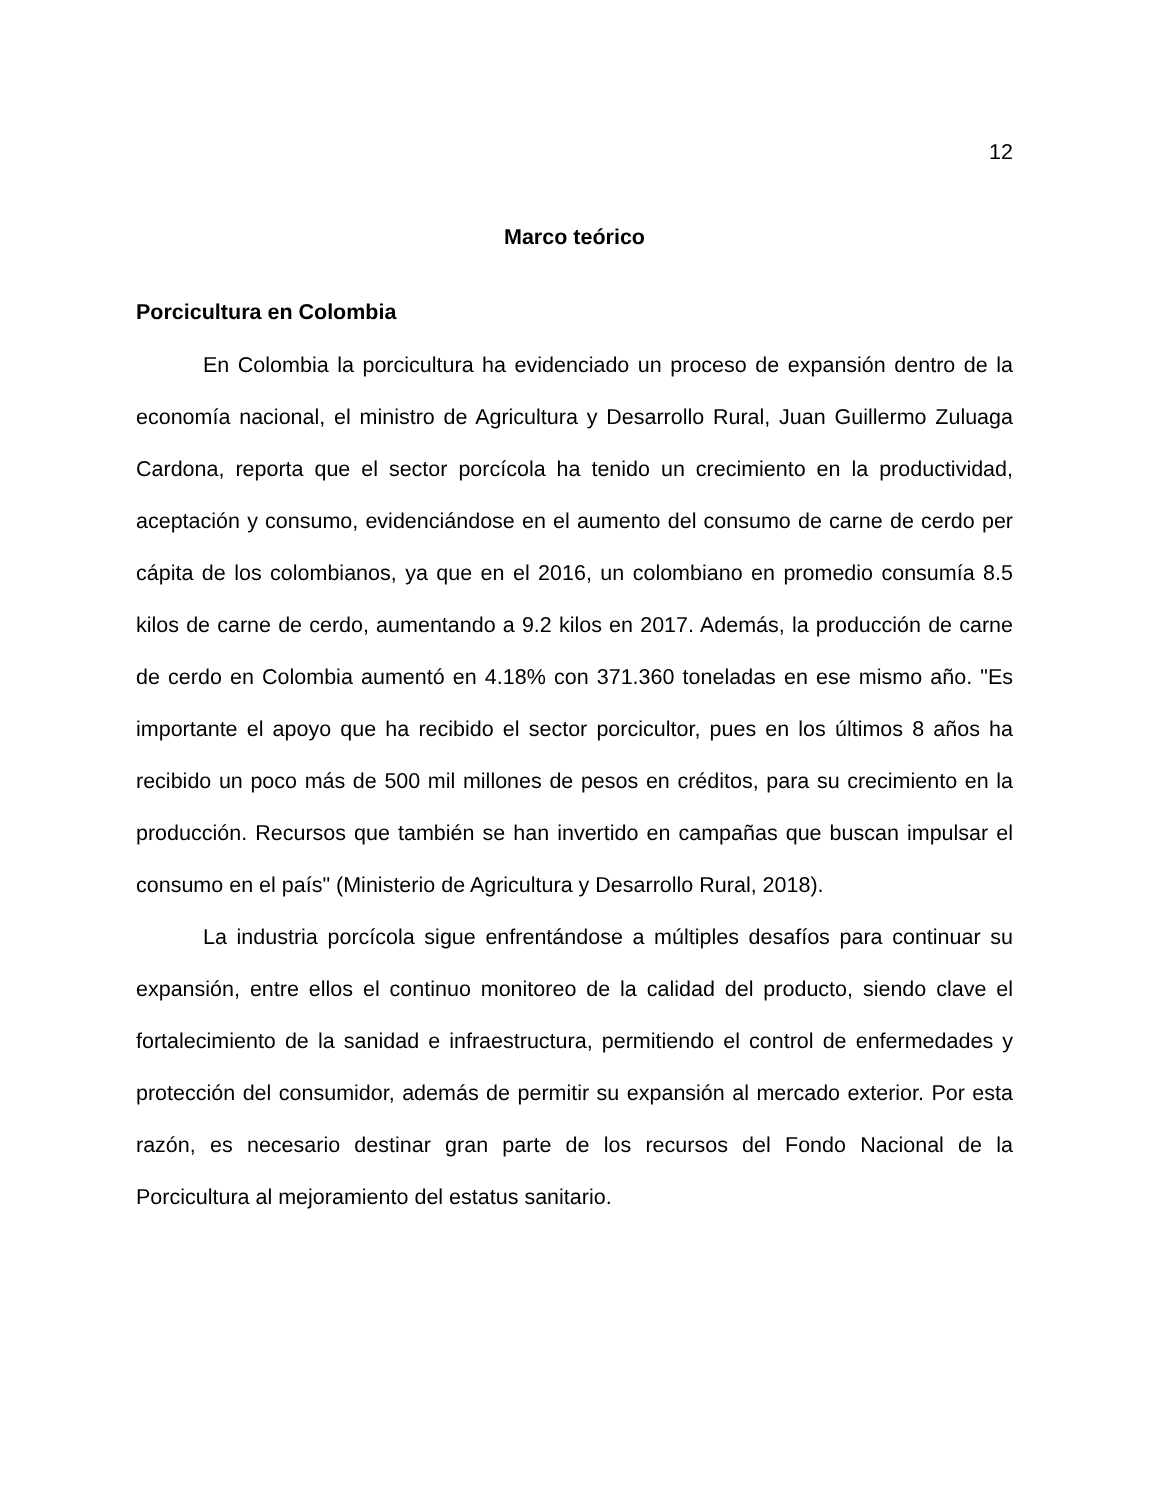12
Marco teórico
Porcicultura en Colombia
En Colombia la porcicultura ha evidenciado un proceso de expansión dentro de la economía nacional, el ministro de Agricultura y Desarrollo Rural, Juan Guillermo Zuluaga Cardona, reporta que el sector porcícola ha tenido un crecimiento en la productividad, aceptación y consumo, evidenciándose en el aumento del consumo de carne de cerdo per cápita de los colombianos, ya que en el 2016, un colombiano en promedio consumía 8.5 kilos de carne de cerdo, aumentando a 9.2 kilos en 2017. Además, la producción de carne de cerdo en Colombia aumentó en 4.18% con 371.360 toneladas en ese mismo año. "Es importante el apoyo que ha recibido el sector porcicultor, pues en los últimos 8 años ha recibido un poco más de 500 mil millones de pesos en créditos, para su crecimiento en la producción. Recursos que también se han invertido en campañas que buscan impulsar el consumo en el país" (Ministerio de Agricultura y Desarrollo Rural, 2018).
La industria porcícola sigue enfrentándose a múltiples desafíos para continuar su expansión, entre ellos el continuo monitoreo de la calidad del producto, siendo clave el fortalecimiento de la sanidad e infraestructura, permitiendo el control de enfermedades y protección del consumidor, además de permitir su expansión al mercado exterior. Por esta razón, es necesario destinar gran parte de los recursos del Fondo Nacional de la Porcicultura al mejoramiento del estatus sanitario.